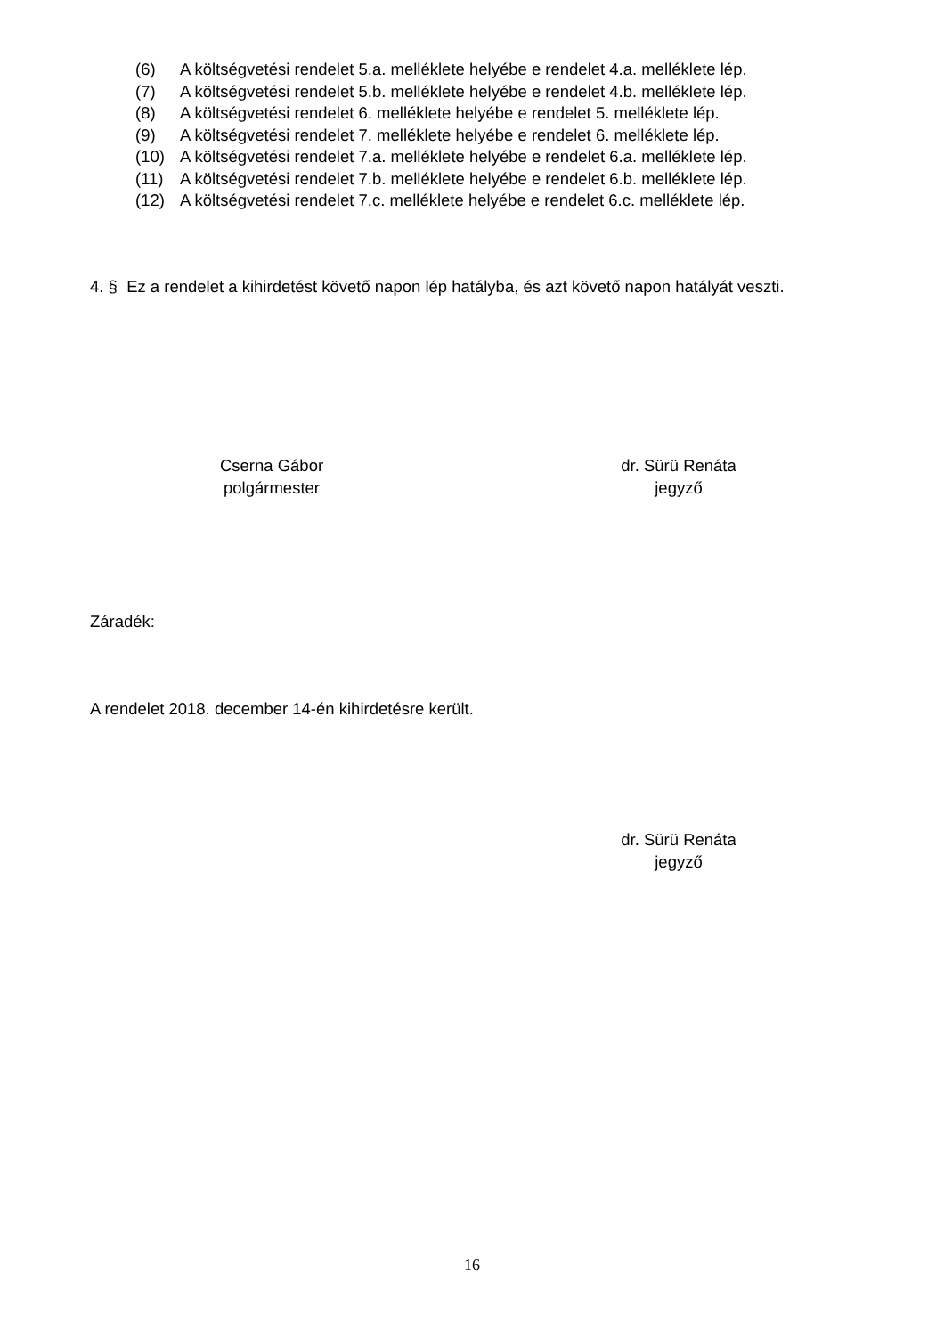(6) A költségvetési rendelet 5.a. melléklete helyébe e rendelet 4.a. melléklete lép.
(7) A költségvetési rendelet 5.b. melléklete helyébe e rendelet 4.b. melléklete lép.
(8) A költségvetési rendelet 6. melléklete helyébe e rendelet 5. melléklete lép.
(9) A költségvetési rendelet 7. melléklete helyébe e rendelet 6. melléklete lép.
(10) A költségvetési rendelet 7.a. melléklete helyébe e rendelet 6.a. melléklete lép.
(11) A költségvetési rendelet 7.b. melléklete helyébe e rendelet 6.b. melléklete lép.
(12) A költségvetési rendelet 7.c. melléklete helyébe e rendelet 6.c. melléklete lép.
4. § Ez a rendelet a kihirdetést követő napon lép hatályba, és azt követő napon hatályát veszti.
Cserna Gábor
polgármester
dr. Sürü Renáta
jegyző
Záradék:
A rendelet 2018. december 14-én kihirdetésre került.
dr. Sürü Renáta
jegyző
16